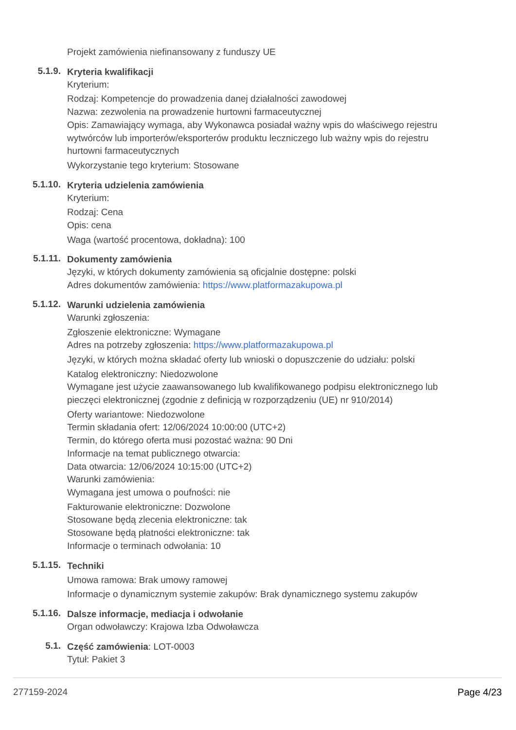Projekt zamówienia niefinansowany z funduszy UE
5.1.9.
Kryteria kwalifikacji
Kryterium:
Rodzaj: Kompetencje do prowadzenia danej działalności zawodowej
Nazwa: zezwolenia na prowadzenie hurtowni farmaceutycznej
Opis: Zamawiający wymaga, aby Wykonawca posiadał ważny wpis do właściwego rejestru wytwórców lub importerów/eksporterów produktu leczniczego lub ważny wpis do rejestru hurtowni farmaceutycznych
Wykorzystanie tego kryterium: Stosowane
5.1.10.
Kryteria udzielenia zamówienia
Kryterium:
Rodzaj: Cena
Opis: cena
Waga (wartość procentowa, dokładna): 100
5.1.11.
Dokumenty zamówienia
Języki, w których dokumenty zamówienia są oficjalnie dostępne: polski
Adres dokumentów zamówienia: https://www.platformazakupowa.pl
5.1.12.
Warunki udzielenia zamówienia
Warunki zgłoszenia:
Zgłoszenie elektroniczne: Wymagane
Adres na potrzeby zgłoszenia: https://www.platformazakupowa.pl
Języki, w których można składać oferty lub wnioski o dopuszczenie do udziału: polski
Katalog elektroniczny: Niedozwolone
Wymagane jest użycie zaawansowanego lub kwalifikowanego podpisu elektronicznego lub pieczęci elektronicznej (zgodnie z definicją w rozporządzeniu (UE) nr 910/2014)
Oferty wariantowe: Niedozwolone
Termin składania ofert: 12/06/2024 10:00:00 (UTC+2)
Termin, do którego oferta musi pozostać ważna: 90 Dni
Informacje na temat publicznego otwarcia:
Data otwarcia: 12/06/2024 10:15:00 (UTC+2)
Warunki zamówienia:
Wymagana jest umowa o poufności: nie
Fakturowanie elektroniczne: Dozwolone
Stosowane będą zlecenia elektroniczne: tak
Stosowane będą płatności elektroniczne: tak
Informacje o terminach odwołania: 10
5.1.15.
Techniki
Umowa ramowa: Brak umowy ramowej
Informacje o dynamicznym systemie zakupów: Brak dynamicznego systemu zakupów
5.1.16.
Dalsze informacje, mediacja i odwołanie
Organ odwoławczy: Krajowa Izba Odwoławcza
5.1.
Część zamówienia: LOT-0003
Tytuł: Pakiet 3
277159-2024 Page 4/23